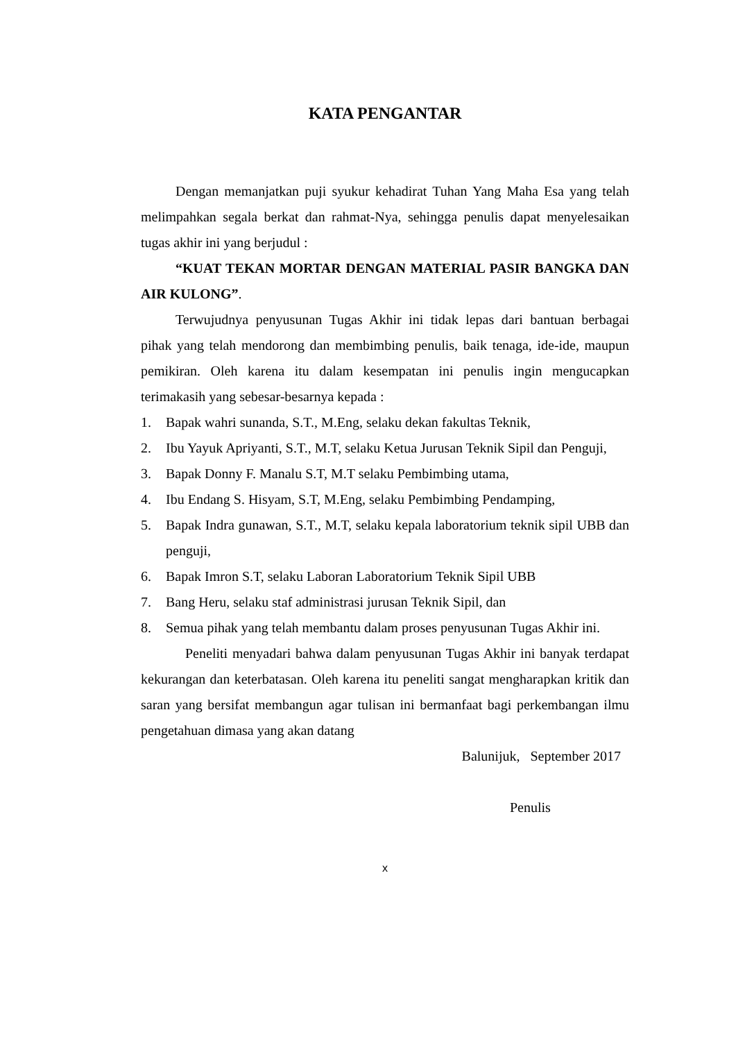KATA PENGANTAR
Dengan memanjatkan puji syukur kehadirat Tuhan Yang Maha Esa yang telah melimpahkan segala berkat dan rahmat-Nya, sehingga penulis dapat menyelesaikan tugas akhir ini yang berjudul :
“KUAT TEKAN MORTAR DENGAN MATERIAL PASIR BANGKA DAN AIR KULONG”.
Terwujudnya penyusunan Tugas Akhir ini tidak lepas dari bantuan berbagai pihak yang telah mendorong dan membimbing penulis, baik tenaga, ide-ide, maupun pemikiran. Oleh karena itu dalam kesempatan ini penulis ingin mengucapkan terimakasih yang sebesar-besarnya kepada :
1. Bapak wahri sunanda, S.T., M.Eng, selaku dekan fakultas Teknik,
2. Ibu Yayuk Apriyanti, S.T., M.T, selaku Ketua Jurusan Teknik Sipil dan Penguji,
3. Bapak Donny F. Manalu S.T, M.T selaku Pembimbing utama,
4. Ibu Endang S. Hisyam, S.T, M.Eng, selaku Pembimbing Pendamping,
5. Bapak Indra gunawan, S.T., M.T, selaku kepala laboratorium teknik sipil UBB dan penguji,
6. Bapak Imron S.T, selaku Laboran Laboratorium Teknik Sipil UBB
7. Bang Heru, selaku staf administrasi jurusan Teknik Sipil, dan
8. Semua pihak yang telah membantu dalam proses penyusunan Tugas Akhir ini.
Peneliti menyadari bahwa dalam penyusunan Tugas Akhir ini banyak terdapat kekurangan dan keterbatasan. Oleh karena itu peneliti sangat mengharapkan kritik dan saran yang bersifat membangun agar tulisan ini bermanfaat bagi perkembangan ilmu pengetahuan dimasa yang akan datang
Balunijuk, September 2017
Penulis
x